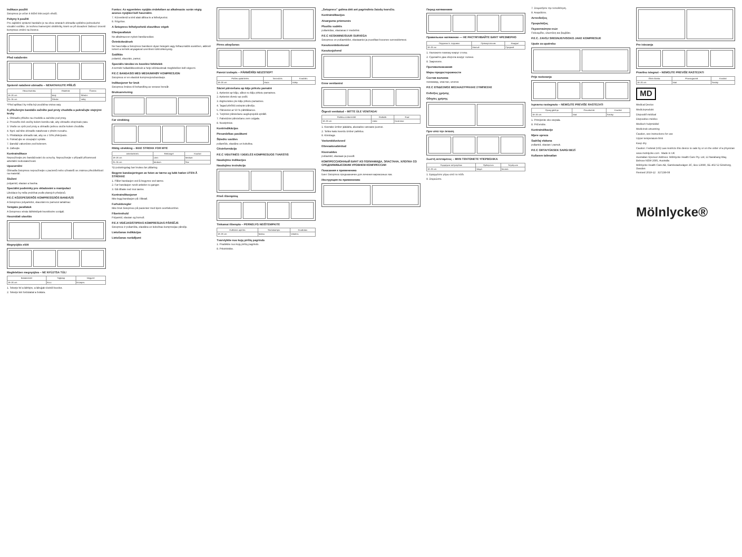Indikace použití
Setopress je určen k léčbě běrcových vředů.
Pokyny k použití
Pro zajištění správné bandáže je na obou stranách obinadla vytištěno jednoduché vizuální vodítko. Je tvořeno barevnými obdélníky, které se při dosažení žádoucí úrovně komprese změní na čtverce.
Před natažením
Správně natažené obinadlo – NENATAHUJTE PŘÍLIŠ
| Obvod kotníku | Obdélník | Čtverec |
| --- | --- | --- |
| 18–26 cm | Malý | Střední |
| 25–35 cm | Střední | Velký |
*Před aplikací by měla být pouštěna vrstva vaty
S přiloženým bandáže začněte pod prsty chodidla a pokračujte stejnými kroky
1. Obinadlo přiložte na chodidlo a začněte pod prsty.
2. Proveďte dvě otočky kolem kotníku tak, aby obinadlo obepínalo patu.
3. Vraťte se zpět pod prsty a obinadlo jednou otočte kolem chodidla.
4. Nyní začněte obinadlo natahovat v plném rozsahu.
5. Překládejte obinadlo tak, aby se z 50% překrývalo.
6. Pokračujte ve stoupající spirále.
7. Bandáž zakončete pod kolenem.
8. Zafixujte.
Kontraindikace
Nepoužívejte pro bandážování do ocruchy. Nepoužívejte v případě přítomnosti arteriální nedostatečnosti.
Upozornění
Obinadla Setopress nepoužívejte u pacientů nebo uživatelů se známou přecitlivělostí na materiál.
Složení
polyamid, elastan a bavlna.
Speciální podmínky pro skladování a manipulaci
Likvidace by měla probíhat podle platných předpisů.
P.E.C KÖZEPES/ERŐS KOMPRESSZIÓS BANDÁZS
A Setopress polyamidot, elasztánt és pamutot tartalmaz.
Terápiás javallatok
A Setopress vénás lábfekélyek kezelésére szolgál.
Használati utasítás
Megnyújtás előtt
Megfelelően megnyújtva – NE NYÚJTSA TÚL!
| Bokakerület | Téglalap | Négyzet |
| --- | --- | --- |
| 18–26 cm | Kicsi | Közepes |
1. Tekerje fel a lábfejre, a lábujjak tövétől kezdve.
2. Tekerje két fordulattal a bokára.
Fontos: Az egyenletes nyújtás érdekében az alkalmazás során végig azonos nyújtást kell használni.
7. Közvetlenül a térd alatt állítsa le a felhelyezést.
8. Rögzítse.
A Setopress felhelyezhető elasztikus végek
Ellenjavallatok
Ne alkalmazzon nyitott bandázsolást.
Óvintézkedések
Ne használja a Setopress bandázst olyan betegek vagy felhasználók esetében, akiknél ismert a termék anyagaival szembeni túlérzékenység.
Szállítás
polamid, elasztán, pamut.
Speciális tárolási és kezelési feltételek
A termék hulladékkezelését a helyi előírásoknak megfelelően kell végezni.
P.E.C BANDASIS MED MEDIUM/HØY KOMPRESJON
Setopress er en elastisk kompresjonsbandasje.
Indikasjoner for bruk
Setopress brukes til behandling av venøse bensår.
Bruksanvisning
Før strekking
Riktig strekking – IKKE STREKK FOR MYE
| Ankelomkrets | Rektangel | Kvadrat |
| --- | --- | --- |
| 18–26 cm | Liten | Medium |
| 25–35 cm | Medium | Stor |
*Et polstringslag bør brukes før påføring
Begynn bandasjeringen av foten av tærne og lukk hælen UTEN Å STREKKE
1. Påfør bandasjen ved å begynne ved tærne.
2. Før bandasjen rundt ankelen to ganger.
3. Gå tilbake ned mot tærne.
Kontraindikasjoner
Ikke legg bandasjen på i lilletall.
Forholdsregler
Ikke bruk Setopress på pasienter med kjent overfølsomhet.
Fiberinnhold
Polyamid, elastan og bomull.
P.E.X VIDĖJAS/STIPRAS KOMPRESIJAS PĀRSĒJS
Setopress ir poliamīda, elastāna un kokvilnas kompresijas pārsējs.
Lietošanas indikācijas
Lietošanas norādījumi
Pirms atiepšanas
Pareizi izstiepts – PĀRMĒRĪGI NEIZSTIEPT
| Potītes apkārtmērs | Taisnstūris | Kvadrāts |
| --- | --- | --- |
| 18–26 cm | Mazs | Vidējs |
Sāciet pārsiešanu ap kāju pirkstu pamatni
1. Aptieniet ap kāju, sākot no kāju pirkstu pamatnes.
2. Aptieniet divreiz ap potīti.
3. Atgriezieties pie kāju pirkstu pamatnes.
4. Tagad pilnībā izstiepiet pārsēju.
5. Pārsieniet ar 50 % pārklāšanos.
6. Turpiniet pārsiešanu augšupejošā spirālē.
7. Pabeidziet pārsiešanu zem ceļgala.
8. Nostipriniet.
Kontrindikācijas
Piesardzības pasākumi
Šķiedru sastāvs
poliamīds, elastāns un kokvilna.
Citsinformācija
P.E.C VIDUTINĖS / DIDELĖS KOMPRESIJOS TVARSTIS
Naudojimo indikacijos
Naudojimo instrukcija
Prieš ištempimą
Tinkamai ištempta – PERNELYG NEIŠTEMPKITE
| Kulkšnies apimtis | Stačiakampis | Kvadratas |
| --- | --- | --- |
| 18–26 cm | Mažas | Vidutinis |
Tvarstykite nuo kojų pirštų pagrindo
1. Pradėkite nuo kojų pirštų pagrindo.
8. Pritvirtinkite.
„Setopress" galima dėti ant pagrindinio žaizdų tvarsčio.
Kontraindikacijos
Atsargumo priemonės
Pluošto sudėtis
poliamidas, elastanas ir medvilnė.
P.E.C KESKMINE/SUUR SURVEGA
Setopress on polüamiidist, elastaanist ja puuvillast koosnev survesidemest.
Kasutusnäidustused
Kasutusjuhend
Enne venitamist
Õigesti venitatud – MITTE ÜLE VENITADA!
| Pahkluu ümbermõõt | Ristkülik | Ruut |
| --- | --- | --- |
| 18–26 cm | Väike | Keskmine |
1. Keerake ümber jalalaba, alustades varvaste juurest.
2. Tehke kaks keerdu ümber pahkluu.
8. Kinnitage.
Vastunäidustused
Ettevaatusabinõud
Kiusisaldus
polüamiid, elastaan ja puuvill.
КОМПРЕССИОННЫЙ БИНТ ИЗ ПОЛИАМИДА, ЭЛАСТАНА, ХЛОПКА СО СРЕДНИМ/ВЫСОКИМ УРОВНЕМ КОМПРЕССИИ
Показания к применению
Бинт Setopress предназначен для лечения варикозных язв.
Инструкция по применению
Перед натяжением
Правильное натяжение — НЕ РАСТЯГИВАЙТЕ БИНТ ЧРЕЗМЕРНО
| Окружность лодыжки | Прямоугольник | Квадрат |
| --- | --- | --- |
| 18–26 см | Малый | Средний |
1. Наложите повязку вокруг стопы.
2. Сделайте два оборота вокруг голени.
8. Закрепите.
Противопоказания
Меры предосторожности
Состав волокна
полиамид, эластан, хлопок
P.E.C ΕΠΙΔΕΣΜΟΣ ΜΕΣΑΙΑΣ/ΥΨΗΛΗΣ ΣΥΜΠΙΕΣΗΣ
Ενδείξεις χρήσης
Οδηγίες χρήσης
Πριν από την έκταση
Σωστή εκτεταμένος – ΜΗΝ ΤΕΝΤΩΝΕΤΕ ΥΠΕΡΒΟΛΙΚΑ
| Περιφέρεια αστραγάλου | Ορθογώνιο | Τετράγωνο |
| --- | --- | --- |
| 18–26 cm | Μικρό | Μεσαίο |
1. Εφαρμόστε γύρω από το πόδι.
8. Στερεώστε.
7. Σταματήστε την τοποθέτηση.
8. Ασφαλίστε.
Αντενδείξεις
Προφυλάξεις
Περιεκτικότητα ινών
Πολυαμίδιο, ελαστάνη και βαμβάκι.
P.E.C. ZAVOJ SREDNJE/VISOKO JAKE KOMPRESIJE
Upute za upotrebu
Prije rastezanja
Ispravno rastegnuto – NEMOJTE PREVIŠE RASTEZATI
| Opseg gležnja | Pravokutnik | Kvadrat |
| --- | --- | --- |
| 18–26 cm | Mali | Srednji |
1. Primijenite oko stopala.
8. Pričvrstite.
Kontraindikacije
Mjere opreza
Sadržaj vlakana
poliamid, elastan i pamuk.
P.E.C ORTA/YÜKSEK SARGI BEZİ
Kullanım talimatları
Pre istezanja
Pravilno istegnut – NEMOJTE PREVIŠE RASTEZATI
| Obim članka | Pravougaonik | Kvadrat |
| --- | --- | --- |
| 18–26 cm | Mali | Srednji |
MD
Medical Device
Medicinprodukt
Dispositif médical
Dispositivo médico
Medisch hulpmiddel
Medicinsk utrustning
Caution, see instructions for use
Upper temperature limit
Keep dry
Caution: Federal (US) Law restricts this device to sale by or on the order of a physician
www.molnlycke.com Made in UK
Australian Sponsor Address: Mölnlycke Health Care Pty. Ltd, 12 Narabang Way, Belrose NSW 2085, Australia
Mölnlycke Health Care AB, Gamlestadsvägen 3C, Box 13080, SE-402 52 Göteborg, Sweden
Revised 2019-12 327238-08
Mölnlycke®